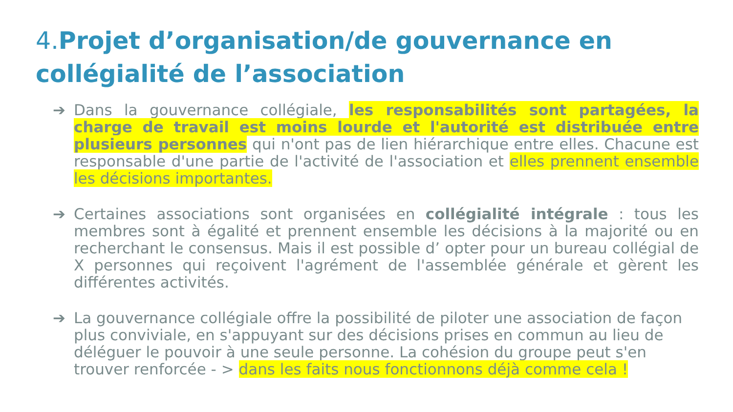4. Projet d’organisation/de gouvernance en collégialité de l’association
➔ Dans la gouvernance collégiale, les responsabilités sont partagées, la charge de travail est moins lourde et l'autorité est distribuée entre plusieurs personnes qui n'ont pas de lien hiérarchique entre elles. Chacune est responsable d'une partie de l'activité de l'association et elles prennent ensemble les décisions importantes.
➔ Certaines associations sont organisées en collégialité intégrale : tous les membres sont à égalité et prennent ensemble les décisions à la majorité ou en recherchant le consensus. Mais il est possible d’ opter pour un bureau collégial de X personnes qui reçoivent l'agrément de l'assemblée générale et gèrent les différentes activités.
➔ La gouvernance collégiale offre la possibilité de piloter une association de façon plus conviviale, en s'appuyant sur des décisions prises en commun au lieu de déléguer le pouvoir à une seule personne. La cohésion du groupe peut s'en trouver renforcée - > dans les faits nous fonctionnons déjà comme cela !